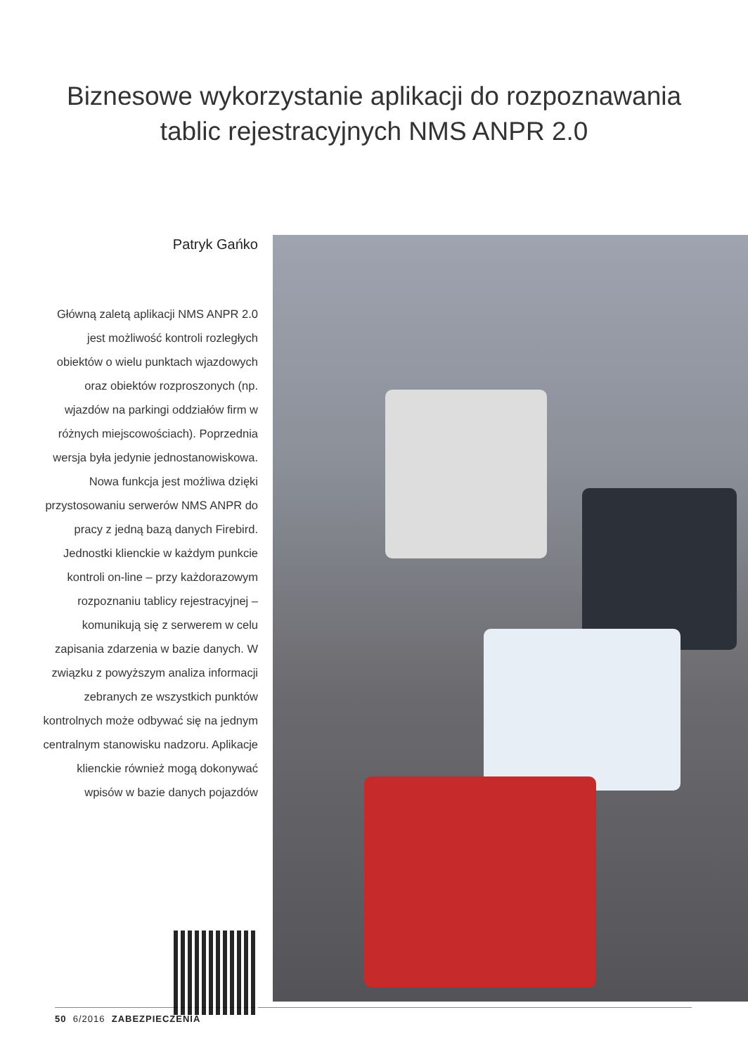Biznesowe wykorzystanie aplikacji do rozpoznawania
tablic rejestracyjnych NMS ANPR 2.0
Patryk Gańko
Główną zaletą aplikacji NMS ANPR 2.0 jest możliwość kontroli rozległych obiektów o wielu punktach wjazdowych oraz obiektów rozproszonych (np. wjazdów na parkingi oddziałów firm w różnych miejscowościach). Poprzednia wersja była jedynie jednostanowiskowa. Nowa funkcja jest możliwa dzięki przystosowaniu serwerów NMS ANPR do pracy z jedną bazą danych Firebird. Jednostki klienckie w każdym punkcie kontroli on-line – przy każdorazowym rozpoznaniu tablicy rejestracyjnej – komunikują się z serwerem w celu zapisania zdarzenia w bazie danych. W związku z powyższym analiza informacji zebranych ze wszystkich punktów kontrolnych może odbywać się na jednym centralnym stanowisku nadzoru. Aplikacje klienckie również mogą dokonywać wpisów w bazie danych pojazdów
50 6/2016 ZABEZPIECZENIA